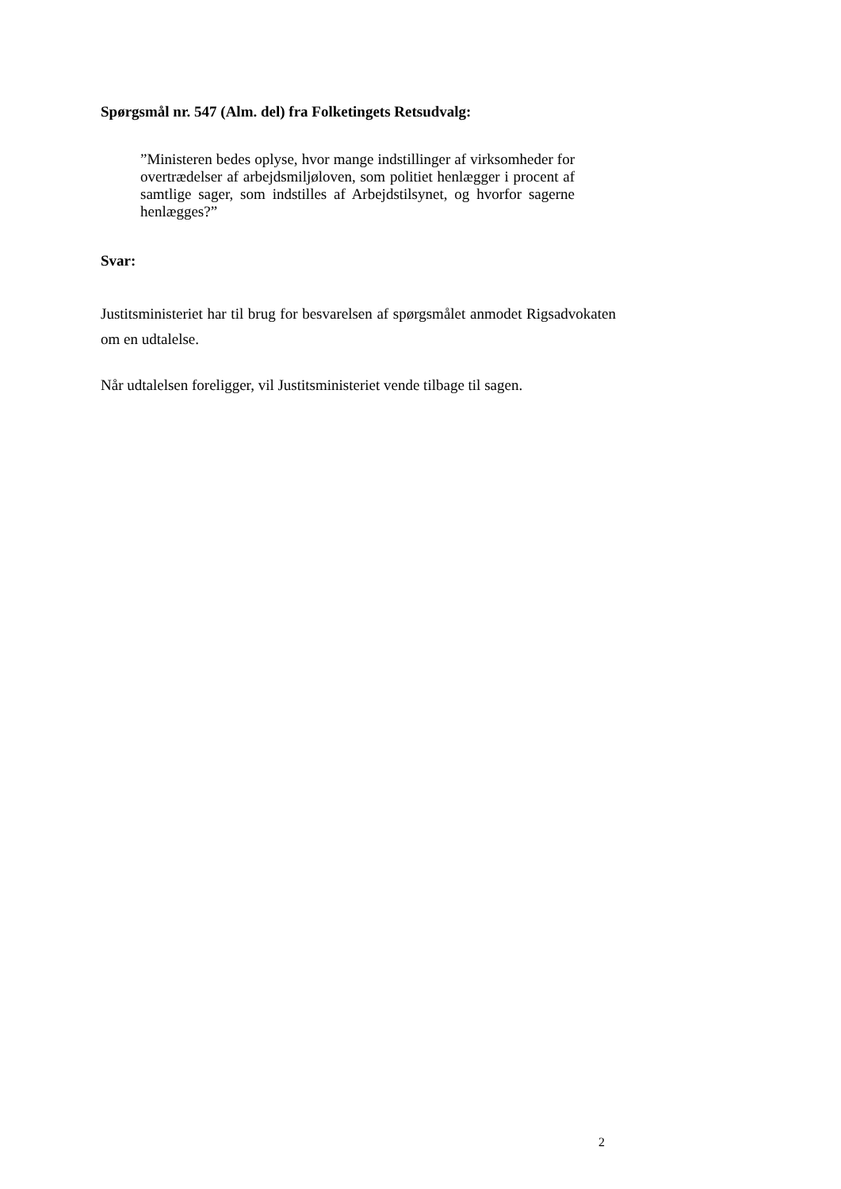Spørgsmål nr. 547 (Alm. del) fra Folketingets Retsudvalg:
”Ministeren bedes oplyse, hvor mange indstillinger af virksomheder for overtrædelser af arbejdsmiljøloven, som politiet henlægger i procent af samtlige sager, som indstilles af Arbejdstilsynet, og hvorfor sagerne henlægges?”
Svar:
Justitsministeriet har til brug for besvarelsen af spørgsmålet anmodet Rigsadvokaten om en udtalelse.
Når udtalelsen foreligger, vil Justitsministeriet vende tilbage til sagen.
2